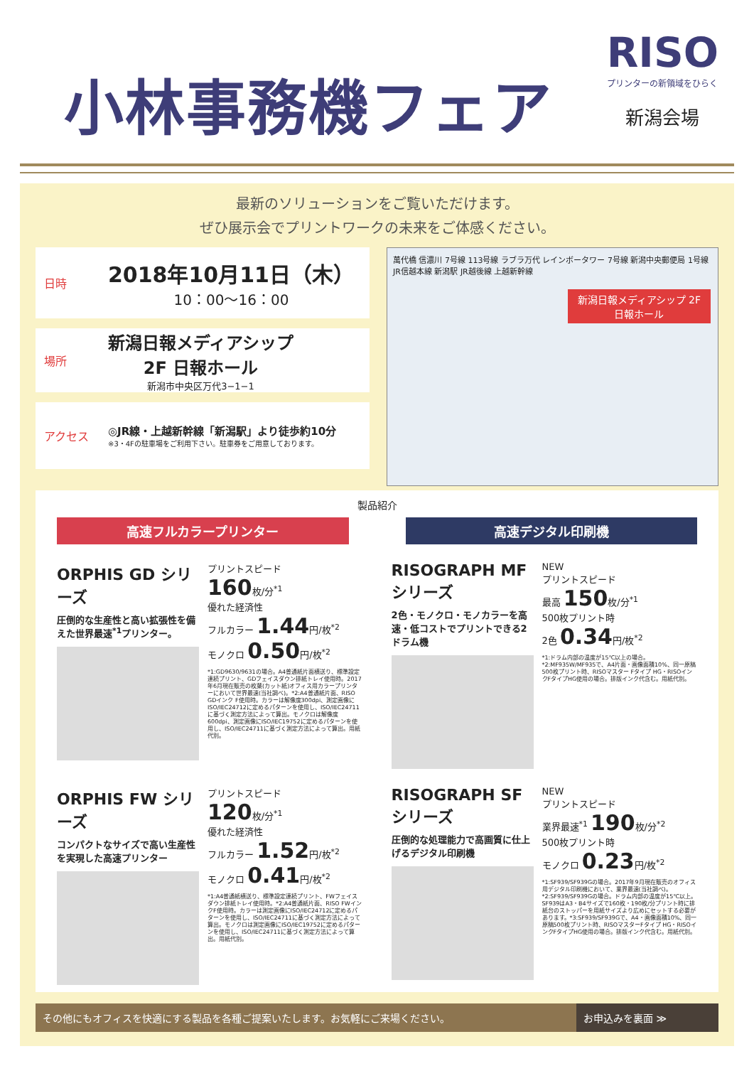小林事務機フェア
RISO
プリンターの新領域をひらく
新潟会場
最新のソリューションをご覧いただけます。
ぜひ展示会でプリントワークの未来をご体感ください。
日時
2018年10月11日（木）
10：00～16：00
場所
新潟日報メディアシップ
2F 日報ホール
新潟市中央区万代3−1−1
アクセス
◎JR線・上越新幹線「新潟駅」より徒歩約10分
※3・4Fの駐車場をご利用下さい。駐車券をご用意しております。
萬代橋 信濃川 7号線 113号線 ラブラ万代 レインボータワー 7号線 新潟中央郵便局 1号線 JR信越本線 新潟駅 JR越後線 上越新幹線
新潟日報メディアシップ 2F
日報ホール
製品紹介
高速フルカラープリンター 高速デジタル印刷機
ORPHIS GD シリーズ
圧倒的な生産性と高い拡張性を備えた世界最速<sup>*1</sup>プリンター。
プリントスピード
160枚/分<sup>*1</sup>
優れた経済性
フルカラー 1.44円/枚<sup>*2</sup>
モノクロ 0.50円/枚<sup>*2</sup>
*1:GD9630/9631の場合。A4普通紙片面横送り、標準設定連続プリント、GDフェイスダウン排紙トレイ使用時。2017年6月現在販売の枚葉(カット紙)オフィス用カラープリンターにおいて世界最速(当社調べ)。*2:A4普通紙片面、RISO GDインク F使用時。カラーは解像度300dpi、測定画像にISO/IEC24712に定めるパターンを使用し、ISO/IEC24711に基づく測定方法によって算出。モノクロは解像度600dpi、測定画像にISO/IEC19752に定めるパターンを使用し、ISO/IEC24711に基づく測定方法によって算出。用紙代別。
RISOGRAPH MF シリーズ
2色・モノクロ・モノカラーを高速・低コストでプリントできる2ドラム機
NEW
プリントスピード
最高 150枚/分<sup>*1</sup>
500枚プリント時
2色 0.34円/枚<sup>*2</sup>
*1:ドラム内部の温度が15℃以上の場合。*2:MF935W/MF935で、A4片面・画像面積10%、同一原稿500枚プリント時、RISOマスター Fタイプ HG・RISOインクFタイプHG使用の場合。排版インク代含む。用紙代別。
ORPHIS FW シリーズ
コンパクトなサイズで高い生産性を実現した高速プリンター
プリントスピード
120枚/分<sup>*1</sup>
優れた経済性
フルカラー 1.52円/枚<sup>*2</sup>
モノクロ 0.41円/枚<sup>*2</sup>
*1:A4普通紙横送り、標準設定連続プリント、FWフェイスダウン排紙トレイ使用時。*2:A4普通紙片面、RISO FWインクF使用時。カラーは測定画像にISO/IEC24712に定めるパターンを使用し、ISO/IEC24711に基づく測定方法によって算出。モノクロは測定画像にISO/IEC19752に定めるパターンを使用し、ISO/IEC24711に基づく測定方法によって算出。用紙代別。
RISOGRAPH SF シリーズ
圧倒的な処理能力で高画質に仕上げるデジタル印刷機
NEW
プリントスピード
業界最速<sup>*1</sup> 190枚/分<sup>*2</sup>
500枚プリント時
モノクロ 0.23円/枚<sup>*2</sup>
*1:SF939/SF939Gの場合。2017年9月現在販売のオフィス用デジタル印刷機において、業界最速(当社調べ)。*2:SF939/SF939Gの場合。ドラム内部の温度が15℃以上。SF939はA3・B4サイズで160枚・190枚/分プリント時に排紙台のストッパーを用紙サイズより広めにセットする必要があります。*3:SF939/SF939Gで、A4・画像面積10%、同一原稿500枚プリント時、RISOマスターFタイプ HG・RISOインクFタイプHG使用の場合。排版インク代含む。用紙代別。
その他にもオフィスを快適にする製品を各種ご提案いたします。お気軽にご来場ください。
お申込みを裏面 ≫